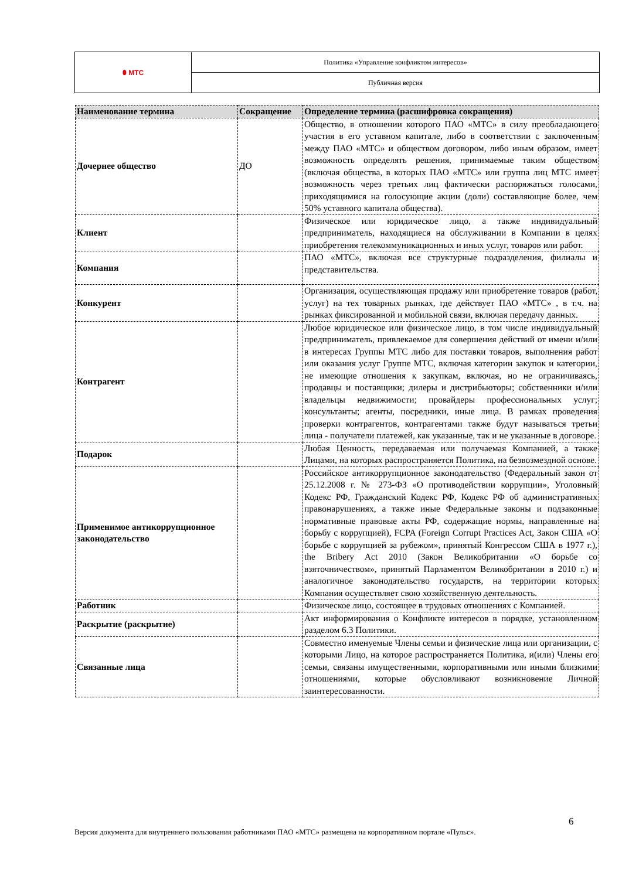| ⬮ МТС | Политика «Управление конфликтом интересов» |
| | Публичная версия |
| Наименование термина | Сокращение | Определение термина (расшифровка сокращения) |
| --- | --- | --- |
| Дочернее общество | ДО | Общество, в отношении которого ПАО «МТС» в силу преобладающего участия в его уставном капитале, либо в соответствии с заключенным между ПАО «МТС» и обществом договором, либо иным образом, имеет возможность определять решения, принимаемые таким обществом (включая общества, в которых ПАО «МТС» или группа лиц МТС имеет возможность через третьих лиц фактически распоряжаться голосами, приходящимися на голосующие акции (доли) составляющие более, чем 50% уставного капитала общества). |
| Клиент | | Физическое или юридическое лицо, а также индивидуальный предприниматель, находящиеся на обслуживании в Компании в целях приобретения телекоммуникационных и иных услуг, товаров или работ. |
| Компания | | ПАО «МТС», включая все структурные подразделения, филиалы и представительства. |
| Конкурент | | Организация, осуществляющая продажу или приобретение товаров (работ, услуг) на тех товарных рынках, где действует ПАО «МТС» , в т.ч. на рынках фиксированной и мобильной связи, включая передачу данных. |
| Контрагент | | Любое юридическое или физическое лицо, в том числе индивидуальный предприниматель, привлекаемое для совершения действий от имени и/или в интересах Группы МТС либо для поставки товаров, выполнения работ или оказания услуг Группе МТС, включая категории закупок и категории, не имеющие отношения к закупкам, включая, но не ограничиваясь, продавцы и поставщики; дилеры и дистрибьюторы; собственники и/или владельцы недвижимости; провайдеры профессиональных услуг; консультанты; агенты, посредники, иные лица. В рамках проведения проверки контрагентов, контрагентами также будут называться третьи лица - получатели платежей, как указанные, так и не указанные в договоре. |
| Подарок | | Любая Ценность, передаваемая или получаемая Компанией, а также Лицами, на которых распространяется Политика, на безвозмездной основе. |
| Применимое антикоррупционное законодательство | | Российское антикоррупционное законодательство (Федеральный закон от 25.12.2008 г. № 273-ФЗ «О противодействии коррупции», Уголовный Кодекс РФ, Гражданский Кодекс РФ, Кодекс РФ об административных правонарушениях, а также иные Федеральные законы и подзаконные нормативные правовые акты РФ, содержащие нормы, направленные на борьбу с коррупцией), FCPA (Foreign Corrupt Practices Act, Закон США «О борьбе с коррупцией за рубежом», принятый Конгрессом США в 1977 г.), the Bribery Act 2010 (Закон Великобритании «О борьбе со взяточничеством», принятый Парламентом Великобритании в 2010 г.) и аналогичное законодательство государств, на территории которых Компания осуществляет свою хозяйственную деятельность. |
| Работник | | Физическое лицо, состоящее в трудовых отношениях с Компанией. |
| Раскрытие (раскрытие) | | Акт информирования о Конфликте интересов в порядке, установленном разделом 6.3 Политики. |
| Связанные лица | | Совместно именуемые Члены семьи и физические лица или организации, с которыми Лицо, на которое распространяется Политика, и(или) Члены его семьи, связаны имущественными, корпоративными или иными близкими отношениями, которые обусловливают возникновение Личной заинтересованности. |
6
Версия документа для внутреннего пользования работниками ПАО «МТС» размещена на корпоративном портале «Пульс».